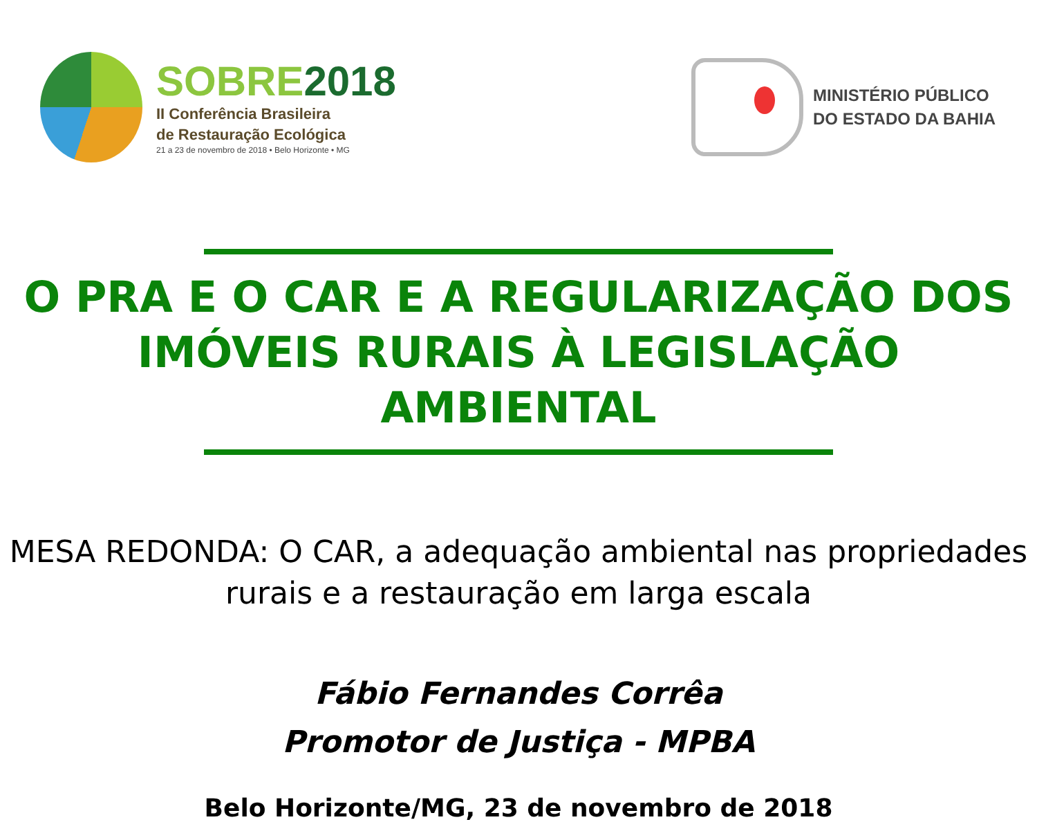SOBRE2018
II Conferência Brasileira
de Restauração Ecológica
21 a 23 de novembro de 2018 • Belo Horizonte • MG
MINISTÉRIO PÚBLICO
DO ESTADO DA BAHIA
O PRA E O CAR E A REGULARIZAÇÃO DOS IMÓVEIS RURAIS À LEGISLAÇÃO AMBIENTAL
MESA REDONDA: O CAR, a adequação ambiental nas propriedades rurais e a restauração em larga escala
Fábio Fernandes Corrêa
Promotor de Justiça - MPBA
Belo Horizonte/MG, 23 de novembro de 2018